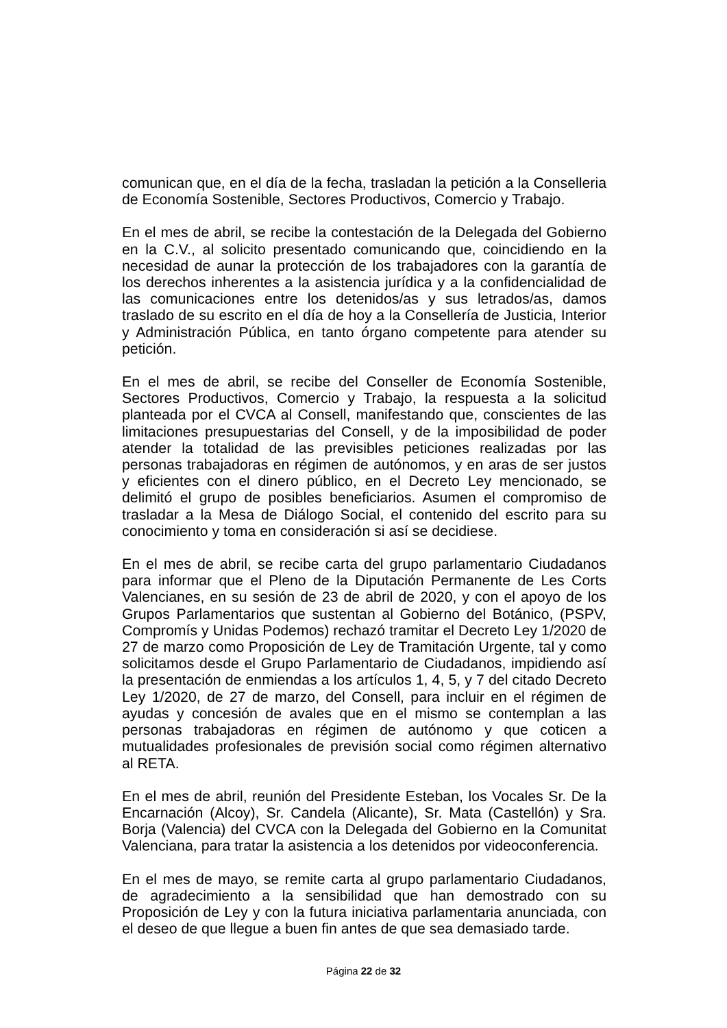comunican que, en el día de la fecha, trasladan la petición a la Conselleria de Economía Sostenible, Sectores Productivos, Comercio y Trabajo.
En el mes de abril, se recibe la contestación de la Delegada del Gobierno en la C.V., al solicito presentado comunicando que, coincidiendo en la necesidad de aunar la protección de los trabajadores con la garantía de los derechos inherentes a la asistencia jurídica y a la confidencialidad de las comunicaciones entre los detenidos/as y sus letrados/as, damos traslado de su escrito en el día de hoy a la Consellería de Justicia, Interior y Administración Pública, en tanto órgano competente para atender su petición.
En el mes de abril, se recibe del Conseller de Economía Sostenible, Sectores Productivos, Comercio y Trabajo, la respuesta a la solicitud planteada por el CVCA al Consell, manifestando que, conscientes de las limitaciones presupuestarias del Consell, y de la imposibilidad de poder atender la totalidad de las previsibles peticiones realizadas por las personas trabajadoras en régimen de autónomos, y en aras de ser justos y eficientes con el dinero público, en el Decreto Ley mencionado, se delimitó el grupo de posibles beneficiarios. Asumen el compromiso de trasladar a la Mesa de Diálogo Social, el contenido del escrito para su conocimiento y toma en consideración si así se decidiese.
En el mes de abril, se recibe carta del grupo parlamentario Ciudadanos para informar que el Pleno de la Diputación Permanente de Les Corts Valencianes, en su sesión de 23 de abril de 2020, y con el apoyo de los Grupos Parlamentarios que sustentan al Gobierno del Botánico, (PSPV, Compromís y Unidas Podemos) rechazó tramitar el Decreto Ley 1/2020 de 27 de marzo como Proposición de Ley de Tramitación Urgente, tal y como solicitamos desde el Grupo Parlamentario de Ciudadanos, impidiendo así la presentación de enmiendas a los artículos 1, 4, 5, y 7 del citado Decreto Ley 1/2020, de 27 de marzo, del Consell, para incluir en el régimen de ayudas y concesión de avales que en el mismo se contemplan a las personas trabajadoras en régimen de autónomo y que coticen a mutualidades profesionales de previsión social como régimen alternativo al RETA.
En el mes de abril, reunión del Presidente Esteban, los Vocales Sr. De la Encarnación (Alcoy), Sr. Candela (Alicante), Sr. Mata (Castellón) y Sra. Borja (Valencia) del CVCA con la Delegada del Gobierno en la Comunitat Valenciana, para tratar la asistencia a los detenidos por videoconferencia.
En el mes de mayo, se remite carta al grupo parlamentario Ciudadanos, de agradecimiento a la sensibilidad que han demostrado con su Proposición de Ley y con la futura iniciativa parlamentaria anunciada, con el deseo de que llegue a buen fin antes de que sea demasiado tarde.
Página 22 de 32